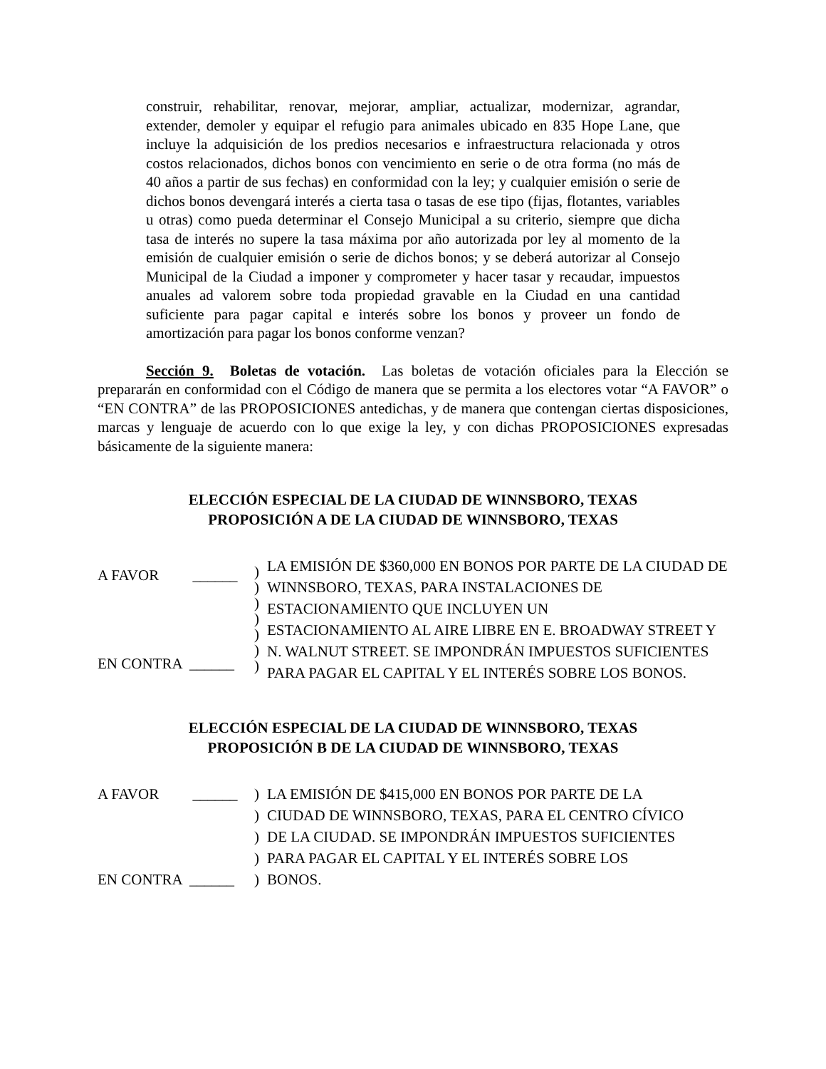construir, rehabilitar, renovar, mejorar, ampliar, actualizar, modernizar, agrandar, extender, demoler y equipar el refugio para animales ubicado en 835 Hope Lane, que incluye la adquisición de los predios necesarios e infraestructura relacionada y otros costos relacionados, dichos bonos con vencimiento en serie o de otra forma (no más de 40 años a partir de sus fechas) en conformidad con la ley; y cualquier emisión o serie de dichos bonos devengará interés a cierta tasa o tasas de ese tipo (fijas, flotantes, variables u otras) como pueda determinar el Consejo Municipal a su criterio, siempre que dicha tasa de interés no supere la tasa máxima por año autorizada por ley al momento de la emisión de cualquier emisión o serie de dichos bonos; y se deberá autorizar al Consejo Municipal de la Ciudad a imponer y comprometer y hacer tasar y recaudar, impuestos anuales ad valorem sobre toda propiedad gravable en la Ciudad en una cantidad suficiente para pagar capital e interés sobre los bonos y proveer un fondo de amortización para pagar los bonos conforme venzan?
Sección 9. Boletas de votación. Las boletas de votación oficiales para la Elección se prepararán en conformidad con el Código de manera que se permita a los electores votar “A FAVOR” o “EN CONTRA” de las PROPOSICIONES antedichas, y de manera que contengan ciertas disposiciones, marcas y lenguaje de acuerdo con lo que exige la ley, y con dichas PROPOSICIONES expresadas básicamente de la siguiente manera:
ELECCIÓN ESPECIAL DE LA CIUDAD DE WINNSBORO, TEXAS
PROPOSICIÓN A DE LA CIUDAD DE WINNSBORO, TEXAS
A FAVOR ______
EN CONTRA ______
)
)
)
)
)
)
)
LA EMISIÓN DE $360,000 EN BONOS POR PARTE DE LA CIUDAD DE WINNSBORO, TEXAS, PARA INSTALACIONES DE ESTACIONAMIENTO QUE INCLUYEN UN
ESTACIONAMIENTO AL AIRE LIBRE EN E. BROADWAY STREET Y N. WALNUT STREET. SE IMPONDRÁN IMPUESTOS SUFICIENTES PARA PAGAR EL CAPITAL Y EL INTERÉS SOBRE LOS BONOS.
ELECCIÓN ESPECIAL DE LA CIUDAD DE WINNSBORO, TEXAS
PROPOSICIÓN B DE LA CIUDAD DE WINNSBORO, TEXAS
A FAVOR ______
) LA EMISIÓN DE $415,000 EN BONOS POR PARTE DE LA
) CIUDAD DE WINNSBORO, TEXAS, PARA EL CENTRO CÍVICO
) DE LA CIUDAD. SE IMPONDRÁN IMPUESTOS SUFICIENTES
) PARA PAGAR EL CAPITAL Y EL INTERÉS SOBRE LOS
EN CONTRA ______ ) BONOS.